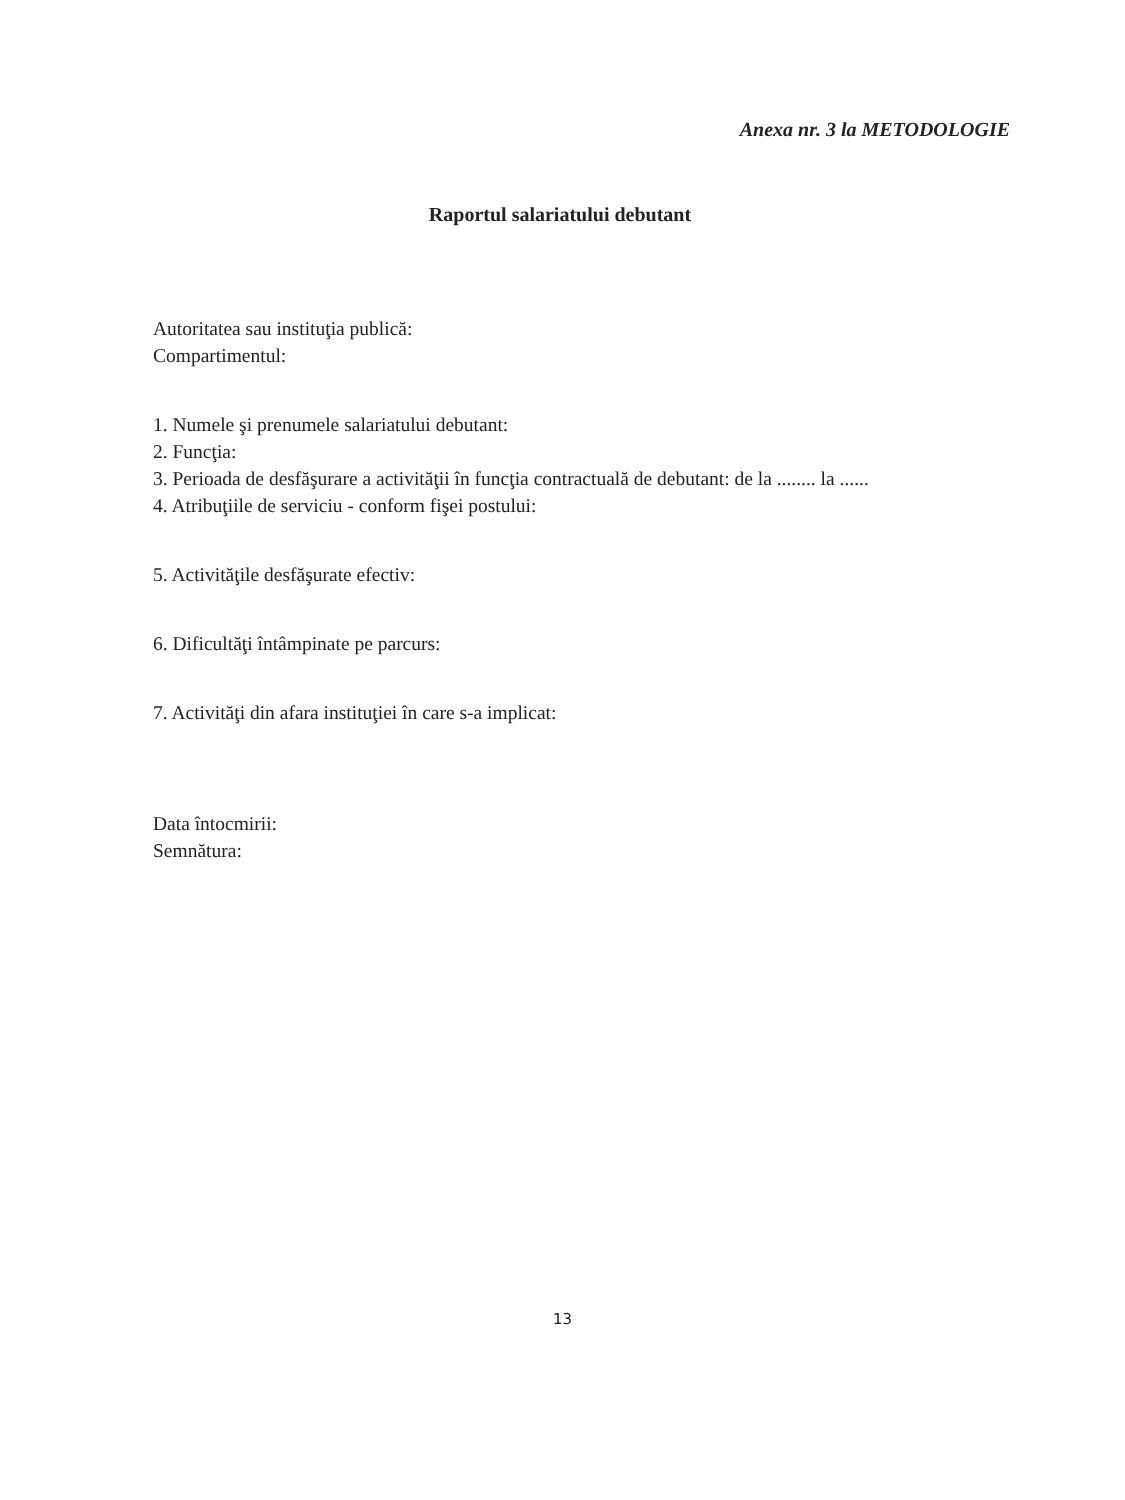Anexa nr. 3 la METODOLOGIE
Raportul salariatului debutant
Autoritatea sau instituţia publică:
Compartimentul:
1. Numele şi prenumele salariatului debutant:
2. Funcţia:
3. Perioada de desfăşurare a activităţii în funcţia contractuală de debutant: de la ........ la ......
4. Atribuţiile de serviciu - conform fişei postului:
5. Activităţile desfăşurate efectiv:
6. Dificultăţi întâmpinate pe parcurs:
7. Activităţi din afara instituţiei în care s-a implicat:
Data întocmirii:
Semnătura:
13